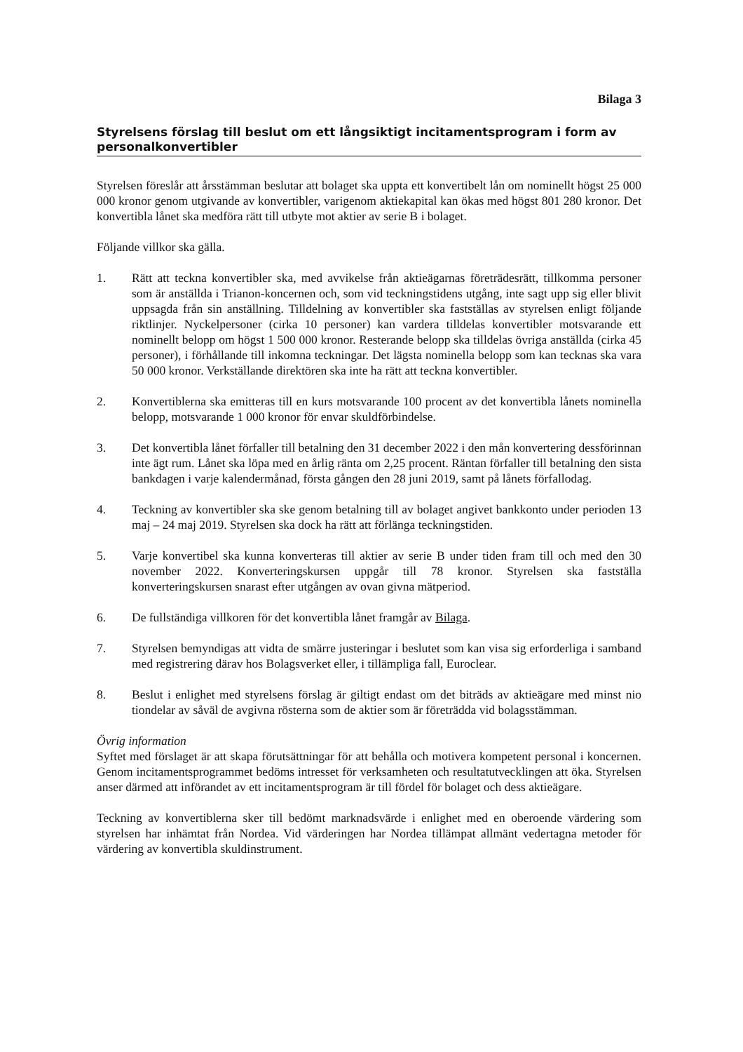Bilaga 3
Styrelsens förslag till beslut om ett långsiktigt incitamentsprogram i form av personalkonvertibler
Styrelsen föreslår att årsstämman beslutar att bolaget ska uppta ett konvertibelt lån om nominellt högst 25 000 000 kronor genom utgivande av konvertibler, varigenom aktiekapital kan ökas med högst 801 280 kronor. Det konvertibla lånet ska medföra rätt till utbyte mot aktier av serie B i bolaget.
Följande villkor ska gälla.
1. Rätt att teckna konvertibler ska, med avvikelse från aktieägarnas företrädesrätt, tillkomma personer som är anställda i Trianon-koncernen och, som vid teckningstidens utgång, inte sagt upp sig eller blivit uppsagda från sin anställning. Tilldelning av konvertibler ska fastställas av styrelsen enligt följande riktlinjer. Nyckelpersoner (cirka 10 personer) kan vardera tilldelas konvertibler motsvarande ett nominellt belopp om högst 1 500 000 kronor. Resterande belopp ska tilldelas övriga anställda (cirka 45 personer), i förhållande till inkomna teckningar. Det lägsta nominella belopp som kan tecknas ska vara 50 000 kronor. Verkställande direktören ska inte ha rätt att teckna konvertibler.
2. Konvertiblerna ska emitteras till en kurs motsvarande 100 procent av det konvertibla lånets nominella belopp, motsvarande 1 000 kronor för envar skuldförbindelse.
3. Det konvertibla lånet förfaller till betalning den 31 december 2022 i den mån konvertering dessförinnan inte ägt rum. Lånet ska löpa med en årlig ränta om 2,25 procent. Räntan förfaller till betalning den sista bankdagen i varje kalendermånad, första gången den 28 juni 2019, samt på lånets förfallodag.
4. Teckning av konvertibler ska ske genom betalning till av bolaget angivet bankkonto under perioden 13 maj – 24 maj 2019. Styrelsen ska dock ha rätt att förlänga teckningstiden.
5. Varje konvertibel ska kunna konverteras till aktier av serie B under tiden fram till och med den 30 november 2022. Konverteringskursen uppgår till 78 kronor. Styrelsen ska fastställa konverteringskursen snarast efter utgången av ovan givna mätperiod.
6. De fullständiga villkoren för det konvertibla lånet framgår av Bilaga.
7. Styrelsen bemyndigas att vidta de smärre justeringar i beslutet som kan visa sig erforderliga i samband med registrering därav hos Bolagsverket eller, i tillämpliga fall, Euroclear.
8. Beslut i enlighet med styrelsens förslag är giltigt endast om det biträds av aktieägare med minst nio tiondelar av såväl de avgivna rösterna som de aktier som är företrädda vid bolagsstämman.
Övrig information
Syftet med förslaget är att skapa förutsättningar för att behålla och motivera kompetent personal i koncernen. Genom incitamentsprogrammet bedöms intresset för verksamheten och resultatutvecklingen att öka. Styrelsen anser därmed att införandet av ett incitamentsprogram är till fördel för bolaget och dess aktieägare.
Teckning av konvertiblerna sker till bedömt marknadsvärde i enlighet med en oberoende värdering som styrelsen har inhämtat från Nordea. Vid värderingen har Nordea tillämpat allmänt vedertagna metoder för värdering av konvertibla skuldinstrument.